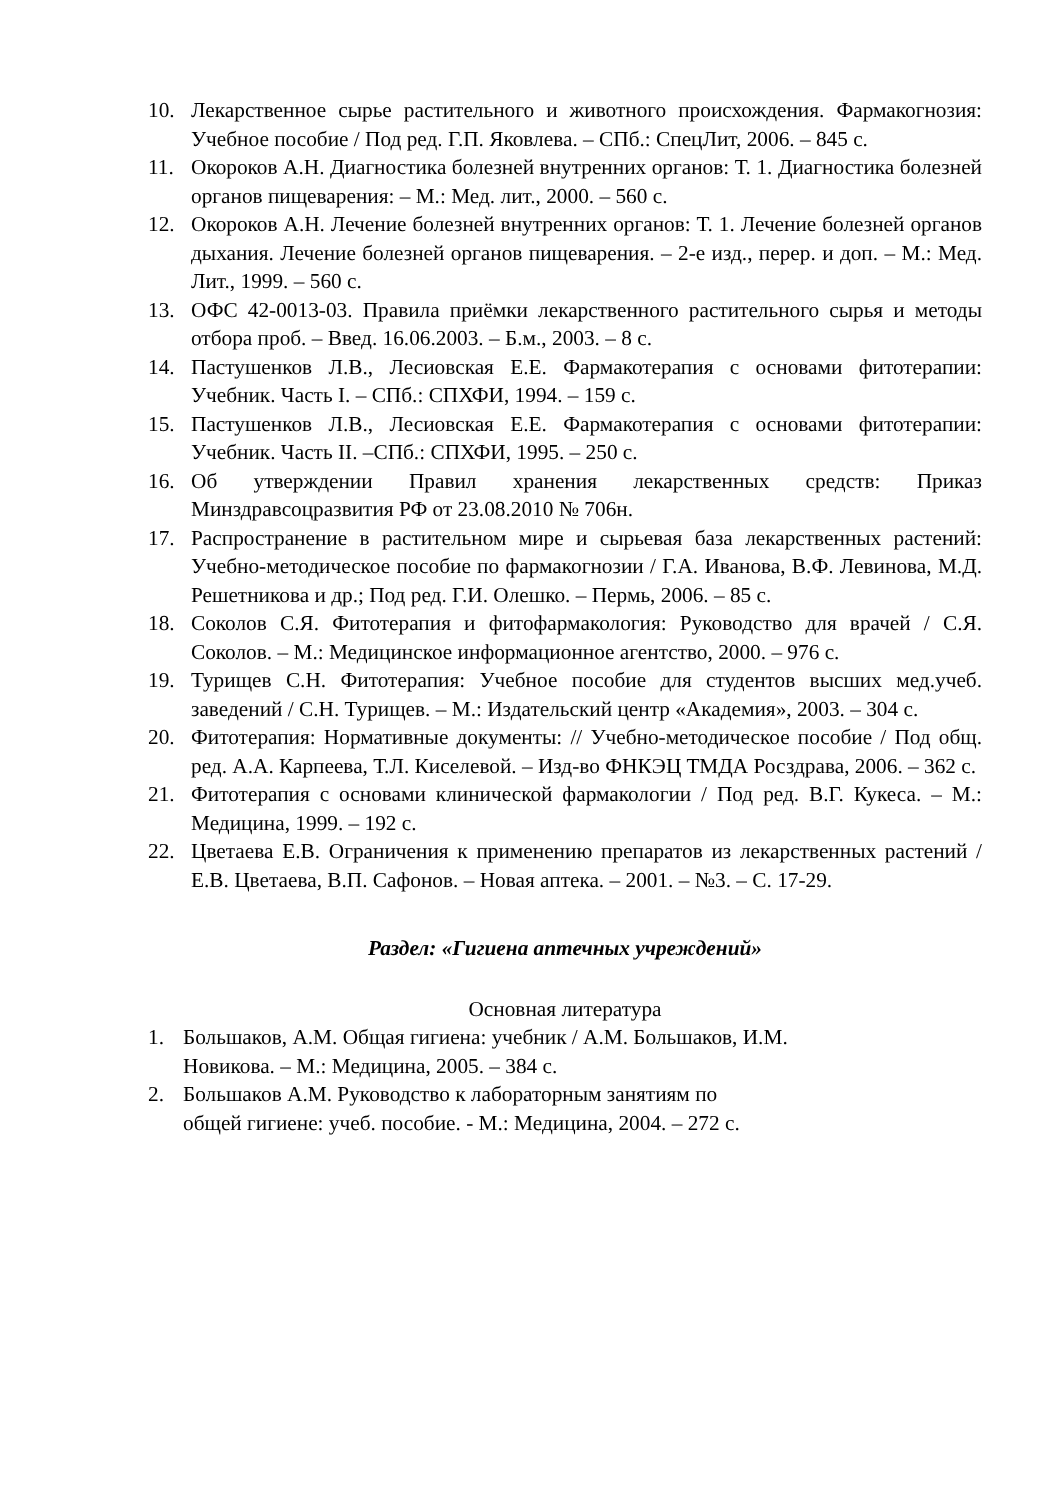10. Лекарственное сырье растительного и животного происхождения. Фармакогнозия: Учебное пособие / Под ред. Г.П. Яковлева. – СПб.: СпецЛит, 2006. – 845 с.
11. Окороков А.Н. Диагностика болезней внутренних органов: Т. 1. Диагностика болезней органов пищеварения: – М.: Мед. лит., 2000. – 560 с.
12. Окороков А.Н. Лечение болезней внутренних органов: Т. 1. Лечение болезней органов дыхания. Лечение болезней органов пищеварения. – 2-е изд., перер. и доп. – М.: Мед. Лит., 1999. – 560 с.
13. ОФС 42-0013-03. Правила приёмки лекарственного растительного сырья и методы отбора проб. – Введ. 16.06.2003. – Б.м., 2003. – 8 с.
14. Пастушенков Л.В., Лесиовская Е.Е. Фармакотерапия с основами фитотерапии: Учебник. Часть I. – СПб.: СПХФИ, 1994. – 159 с.
15. Пастушенков Л.В., Лесиовская Е.Е. Фармакотерапия с основами фитотерапии: Учебник. Часть II. –СПб.: СПХФИ, 1995. – 250 с.
16. Об утверждении Правил хранения лекарственных средств: Приказ Минздравсоцразвития РФ от 23.08.2010 № 706н.
17. Распространение в растительном мире и сырьевая база лекарственных растений: Учебно-методическое пособие по фармакогнозии / Г.А. Иванова, В.Ф. Левинова, М.Д. Решетникова и др.; Под ред. Г.И. Олешко. – Пермь, 2006. – 85 с.
18. Соколов С.Я. Фитотерапия и фитофармакология: Руководство для врачей / С.Я. Соколов. – М.: Медицинское информационное агентство, 2000. – 976 с.
19. Турищев С.Н. Фитотерапия: Учебное пособие для студентов высших мед.учеб. заведений / С.Н. Турищев. – М.: Издательский центр «Академия», 2003. – 304 с.
20. Фитотерапия: Нормативные документы: // Учебно-методическое пособие / Под общ. ред. А.А. Карпеева, Т.Л. Киселевой. – Изд-во ФНКЭЦ ТМДА Росздрава, 2006. – 362 с.
21. Фитотерапия с основами клинической фармакологии / Под ред. В.Г. Кукеса. – М.: Медицина, 1999. – 192 с.
22. Цветаева Е.В. Ограничения к применению препаратов из лекарственных растений / Е.В. Цветаева, В.П. Сафонов. – Новая аптека. – 2001. – №3. – С. 17-29.
Раздел: «Гигиена аптечных учреждений»
Основная литература
1. Большаков, А.М. Общая гигиена: учебник / А.М. Большаков, И.М.
Новикова. – М.: Медицина, 2005. – 384 с.
2. Большаков А.М. Руководство к лабораторным занятиям по
общей гигиене: учеб. пособие. - М.: Медицина, 2004. – 272 с.